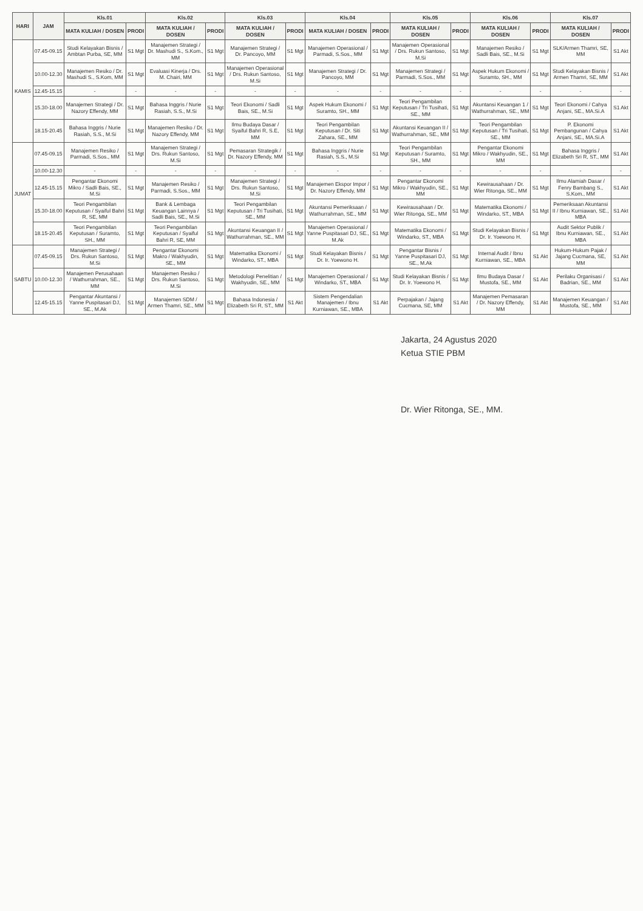| HARI | JAM | Kls.01 | | Kls.02 | | Kls.03 | | Kls.04 | | Kls.05 | | Kls.06 | | Kls.07 | |
| --- | --- | --- | --- | --- | --- | --- | --- | --- | --- | --- | --- | --- | --- | --- | --- |
| | | MATA KULIAH / DOSEN | PRODI | MATA KULIAH / DOSEN | PRODI | MATA KULIAH / DOSEN | PRODI | MATA KULIAH / DOSEN | PRODI | MATA KULIAH / DOSEN | PRODI | MATA KULIAH / DOSEN | PRODI | MATA KULIAH / DOSEN | PRODI |
| KAMIS | 07.45-09.15 | Studi Kelayakan Bisnis / Ambtan Purba, SE, MM | S1 Mgt | Manajemen Strategi / Dr. Mashudi S., S.Kom., MM | S1 Mgt | Manajemen Strategi / Dr. Pancoyo, MM | S1 Mgt | Manajemen Operasional / Parmadi, S.Sos., MM | S1 Mgt | Manajemen Operasional / Drs. Rukun Santoso, M.Si | S1 Mgt | Manajemen Resiko / Sadli Bais, SE., M.Si | S1 Mgt | SLK/Armen Thamri, SE, MM | S1 Akt |
| | 10.00-12.30 | Manajemen Resiko / Dr. Mashudi S., S.Kom, MM | S1 Mgt | Evaluasi Kinerja / Drs. M. Chairi, MM | S1 Mgt | Manajemen Operasional / Drs. Rukun Santoso, M.Si | S1 Mgt | Manajemen Strategi / Dr. Pancoyo, MM | S1 Mgt | Manajemen Strategi / Parmadi, S.Sos., MM | S1 Mgt | Aspek Hukum Ekonomi / Suramto, SH., MM | S1 Mgt | Studi Kelayakan Bisnis / Armen Thamri, SE, MM | S1 Akt |
| | 12.45-15.15 | - | - | - | - | - | - | - | - | - | - | - | - | - | - |
| | 15.30-18.00 | Manajemen Strategi / Dr. Nazory Effendy, MM | S1 Mgt | Bahasa Inggris / Nurie Rasiah, S.S., M.Si | S1 Mgt | Teori Ekonomi / Sadli Bais, SE., M.Si | S1 Mgt | Aspek Hukum Ekonomi / Suramto, SH., MM | S1 Mgt | Teori Pengambilan Keputusan / Tri Tusihati, SE., MM | S1 Mgt | Akuntansi Keuangan 1 / Wathurrahman, SE., MM | S1 Mgt | Teori Ekonomi / Cahya Anjani, SE., MA.Si.A | S1 Akt |
| | 18.15-20.45 | Bahasa Inggris / Nurie Rasiah, S.S., M.Si | S1 Mgt | Manajemen Resiko / Dr. Nazory Effendy, MM | S1 Mgt | Ilmu Budaya Dasar / Syaiful Bahri R, S.E, MM | S1 Mgt | Teori Pengambilan Keputusan / Dr. Siti Zahara, SE., MM | S1 Mgt | Akuntansi Keuangan II / Wathurrahman, SE., MM | S1 Mgt | Teori Pengambilan Keputusan / Tri Tusihati, SE., MM | S1 Mgt | P. Ekonomi Pembangunan / Cahya Anjani, SE., MA.Si.A | S1 Akt |
| JUMAT | 07.45-09.15 | Manajemen Resiko / Parmadi, S.Sos., MM | S1 Mgt | Manajemen Strategi / Drs. Rukun Santoso, M.Si | S1 Mgt | Pemasaran Strategik / Dr. Nazory Effendy, MM | S1 Mgt | Bahasa Inggris / Nurie Rasiah, S.S., M.Si | S1 Mgt | Teori Pengambilan Keputusan / Suramto, SH., MM | S1 Mgt | Pengantar Ekonomi Mikro / Wakhyudin, SE., MM | S1 Mgt | Bahasa Inggris / Elizabeth Sri R, ST., MM | S1 Akt |
| | 10.00-12.30 | - | - | - | - | - | - | - | - | - | - | - | - | - | - |
| | 12.45-15.15 | Pengantar Ekonomi Mikro / Sadli Bais, SE., M.Si | S1 Mgt | Manajemen Resiko / Parmadi, S.Sos., MM | S1 Mgt | Manajemen Strategi / Drs. Rukun Santoso, M.Si | S1 Mgt | Manajemen Ekspor Impor / Dr. Nazory Effendy, MM | S1 Mgt | Pengantar Ekonomi Mikro / Wakhyudin, SE., MM | S1 Mgt | Kewirausahaan / Dr. Wier Ritonga, SE., MM | S1 Mgt | Ilmu Alamiah Dasar / Fenry Bambang S., S.Kom., MM | S1 Akt |
| | 15.30-18.00 | Teori Pengambilan Keputusan / Syaiful Bahri R, SE, MM | S1 Mgt | Bank & Lembaga Keuangan Lainnya / Sadli Bais, SE., M.Si | S1 Mgt | Teori Pengambilan Keputusan / Tri Tusihati, SE., MM | S1 Mgt | Akuntansi Pemeriksaan / Wathurrahman, SE., MM | S1 Mgt | Kewirausahaan / Dr. Wier Ritonga, SE., MM | S1 Mgt | Matematika Ekonomi / Windarko, ST., MBA | S1 Mgt | Pemeriksaan Akuntansi II / Ibnu Kurniawan, SE., MBA | S1 Akt |
| | 18.15-20.45 | Teori Pengambilan Keputusan / Suramto, SH., MM | S1 Mgt | Teori Pengambilan Keputusan / Syaiful Bahri R, SE, MM | S1 Mgt | Akuntansi Keuangan II / Wathurrahman, SE., MM | S1 Mgt | Manajemen Operasional / Yanne Puspitasari DJ, SE., M.Ak | S1 Mgt | Matematika Ekonomi / Windarko, ST., MBA | S1 Mgt | Studi Kelayakan Bisnis / Dr. Ir. Yoewono H. | S1 Mgt | Audit Sektor Publik / Ibnu Kurniawan, SE., MBA | S1 Akt |
| SABTU | 07.45-09.15 | Manajemen Strategi / Drs. Rukun Santoso, M.Si | S1 Mgt | Pengantar Ekonomi Makro / Wakhyudin, SE., MM | S1 Mgt | Matematika Ekonomi / Windarko, ST., MBA | S1 Mgt | Studi Kelayakan Bisnis / Dr. Ir. Yoewono H. | S1 Mgt | Pengantar Bisnis / Yanne Puspitasari DJ, SE., M.Ak | S1 Mgt | Internal Audit / Ibnu Kurniawan, SE., MBA | S1 Akt | Hukum-Hukum Pajak / Jajang Cucmana, SE, MM | S1 Akt |
| | 10.00-12.30 | Manajemen Perusahaan / Wathurrahman, SE., MM | S1 Mgt | Manajemen Resiko / Drs. Rukun Santoso, M.Si | S1 Mgt | Metodologi Penelitian / Wakhyudin, SE., MM | S1 Mgt | Manajemen Operasional / Windarko, ST., MBA | S1 Mgt | Studi Kelayakan Bisnis / Dr. Ir. Yoewono H. | S1 Mgt | Ilmu Budaya Dasar / Mustofa, SE., MM | S1 Akt | Perilaku Organisasi / Badrian, SE., MM | S1 Akt |
| | 12.45-15.15 | Pengantar Akuntansi / Yanne Puspitasari DJ, SE., M.Ak | S1 Mgt | Manajemen SDM / Armen Thamri, SE., MM | S1 Mgt | Bahasa Indonesia / Elizabeth Sri R, ST., MM | S1 Akt | Sistem Pengendalian Manajemen / Ibnu Kurniawan, SE., MBA | S1 Akt | Perpajakan / Jajang Cucmana, SE, MM | S1 Akt | Manajemen Pemasaran / Dr. Nazory Effendy, MM | S1 Akt | Manajemen Keuangan / Mustofa, SE., MM | S1 Akt |
Jakarta, 24 Agustus 2020
Ketua STIE PBM
Dr. Wier Ritonga, SE., MM.